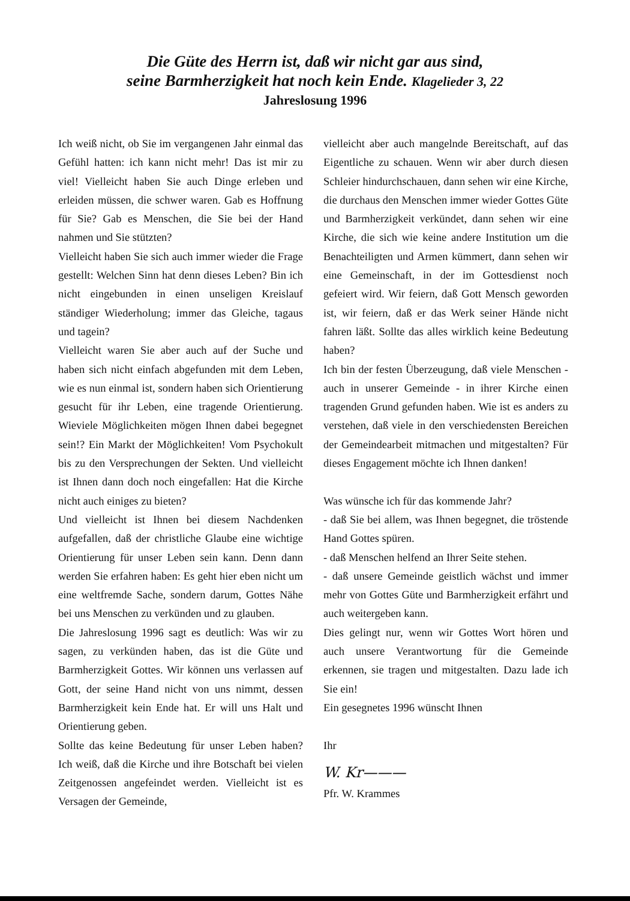Die Güte des Herrn ist, daß wir nicht gar aus sind,
seine Barmherzigkeit hat noch kein Ende. Klagelieder 3, 22
Jahreslosung 1996
Ich weiß nicht, ob Sie im vergangenen Jahr einmal das Gefühl hatten: ich kann nicht mehr! Das ist mir zu viel! Vielleicht haben Sie auch Dinge erleben und erleiden müssen, die schwer waren. Gab es Hoffnung für Sie? Gab es Menschen, die Sie bei der Hand nahmen und Sie stützten?
Vielleicht haben Sie sich auch immer wieder die Frage gestellt: Welchen Sinn hat denn dieses Leben? Bin ich nicht eingebunden in einen unseligen Kreislauf ständiger Wiederholung; immer das Gleiche, tagaus und tagein?
Vielleicht waren Sie aber auch auf der Suche und haben sich nicht einfach abgefunden mit dem Leben, wie es nun einmal ist, sondern haben sich Orientierung gesucht für ihr Leben, eine tragende Orientierung. Wieviele Möglichkeiten mögen Ihnen dabei begegnet sein!? Ein Markt der Möglichkeiten! Vom Psychokult bis zu den Versprechungen der Sekten. Und vielleicht ist Ihnen dann doch noch eingefallen: Hat die Kirche nicht auch einiges zu bieten?
Und vielleicht ist Ihnen bei diesem Nachdenken aufgefallen, daß der christliche Glaube eine wichtige Orientierung für unser Leben sein kann. Denn dann werden Sie erfahren haben: Es geht hier eben nicht um eine weltfremde Sache, sondern darum, Gottes Nähe bei uns Menschen zu verkünden und zu glauben.
Die Jahreslosung 1996 sagt es deutlich: Was wir zu sagen, zu verkünden haben, das ist die Güte und Barmherzigkeit Gottes. Wir können uns verlassen auf Gott, der seine Hand nicht von uns nimmt, dessen Barmherzigkeit kein Ende hat. Er will uns Halt und Orientierung geben.
Sollte das keine Bedeutung für unser Leben haben? Ich weiß, daß die Kirche und ihre Botschaft bei vielen Zeitgenossen angefeindet werden. Vielleicht ist es Versagen der Gemeinde,
vielleicht aber auch mangelnde Bereitschaft, auf das Eigentliche zu schauen. Wenn wir aber durch diesen Schleier hindurchschauen, dann sehen wir eine Kirche, die durchaus den Menschen immer wieder Gottes Güte und Barmherzigkeit verkündet, dann sehen wir eine Kirche, die sich wie keine andere Institution um die Benachteiligten und Armen kümmert, dann sehen wir eine Gemeinschaft, in der im Gottesdienst noch gefeiert wird. Wir feiern, daß Gott Mensch geworden ist, wir feiern, daß er das Werk seiner Hände nicht fahren läßt. Sollte das alles wirklich keine Bedeutung haben?
Ich bin der festen Überzeugung, daß viele Menschen - auch in unserer Gemeinde - in ihrer Kirche einen tragenden Grund gefunden haben. Wie ist es anders zu verstehen, daß viele in den verschiedensten Bereichen der Gemeindearbeit mitmachen und mitgestalten? Für dieses Engagement möchte ich Ihnen danken!
Was wünsche ich für das kommende Jahr?
- daß Sie bei allem, was Ihnen begegnet, die tröstende Hand Gottes spüren.
- daß Menschen helfend an Ihrer Seite stehen.
- daß unsere Gemeinde geistlich wächst und immer mehr von Gottes Güte und Barmherzigkeit erfährt und auch weitergeben kann.
Dies gelingt nur, wenn wir Gottes Wort hören und auch unsere Verantwortung für die Gemeinde erkennen, sie tragen und mitgestalten. Dazu lade ich Sie ein!
Ein gesegnetes 1996 wünscht Ihnen
Ihr
W. Kr———
Pfr. W. Krammes